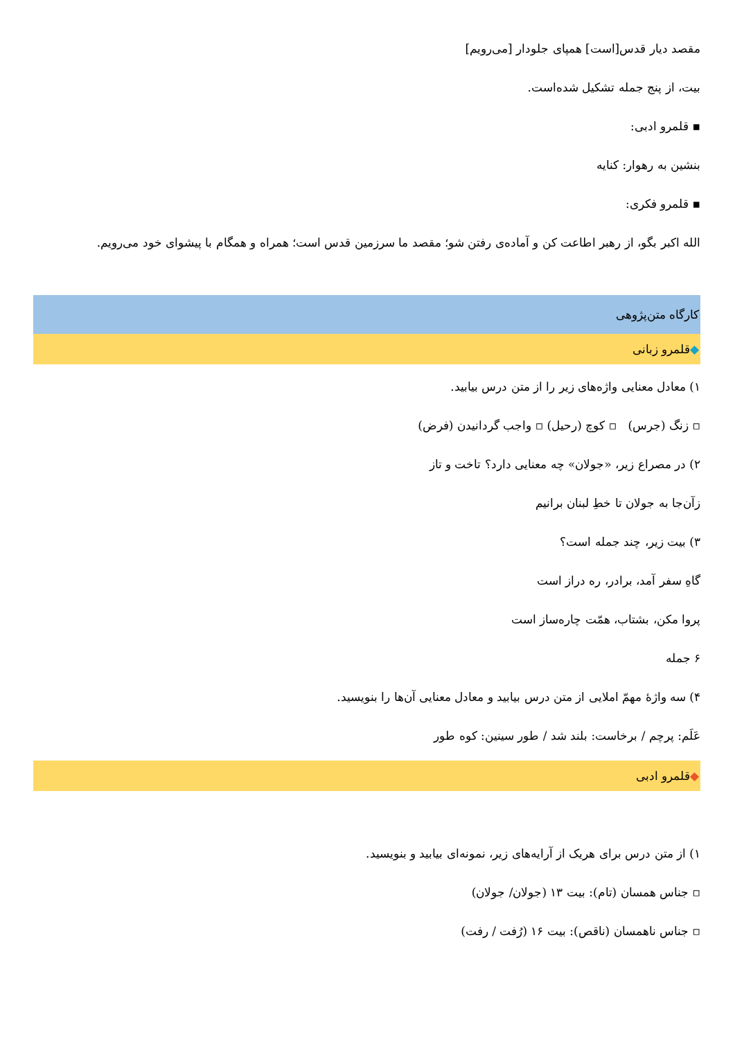مقصد دیار قدس[است] همپای جلودار [می‌رویم]
بیت، از پنج جمله تشکیل شده‌است.
▪ قلمرو ادبی:
بنشین به رهوار: کنایه
▪ قلمرو فکری:
الله اکبر بگو، از رهبر اطاعت کن و آماده‌ی رفتن شو؛ مقصد ما سرزمین قدس است؛ همراه و همگام با پیشوای خود می‌رویم.
کارگاه متن‌پژوهی
◆قلمرو زبانی
۱) معادل معنایی واژه‌های زیر را از متن درس بیابید.
▫ زنگ (جرس) ▫ کوچ (رحیل) ▫ واجب گردانیدن (فرض)
۲) در مصراع زیر، «جولان» چه معنایی دارد؟ تاخت و تاز
زآن‌جا به جولان تا خطِ لبنان برانیم
۳) بیت زیر، چند جمله است؟
گاهِ سفر آمد، برادر، ره دراز است
پروا مکن، بشتاب، همّت چاره‌ساز است
۶ جمله
۴) سه واژهٔ مهمّ املایی از متن درس بیابید و معادل معنایی آن‌ها را بنویسید.
عَلَم: پرچم / برخاست: بلند شد / طور سینین: کوه طور
◆قلمرو ادبی
۱) از متن درس برای هریک از آرایه‌های زیر، نمونه‌ای بیابید و بنویسید.
▫ جناس همسان (تام): بیت ۱۳ (جولان/ جولان)
▫ جناس ناهمسان (ناقص): بیت ۱۶ (رُفت / رفت)